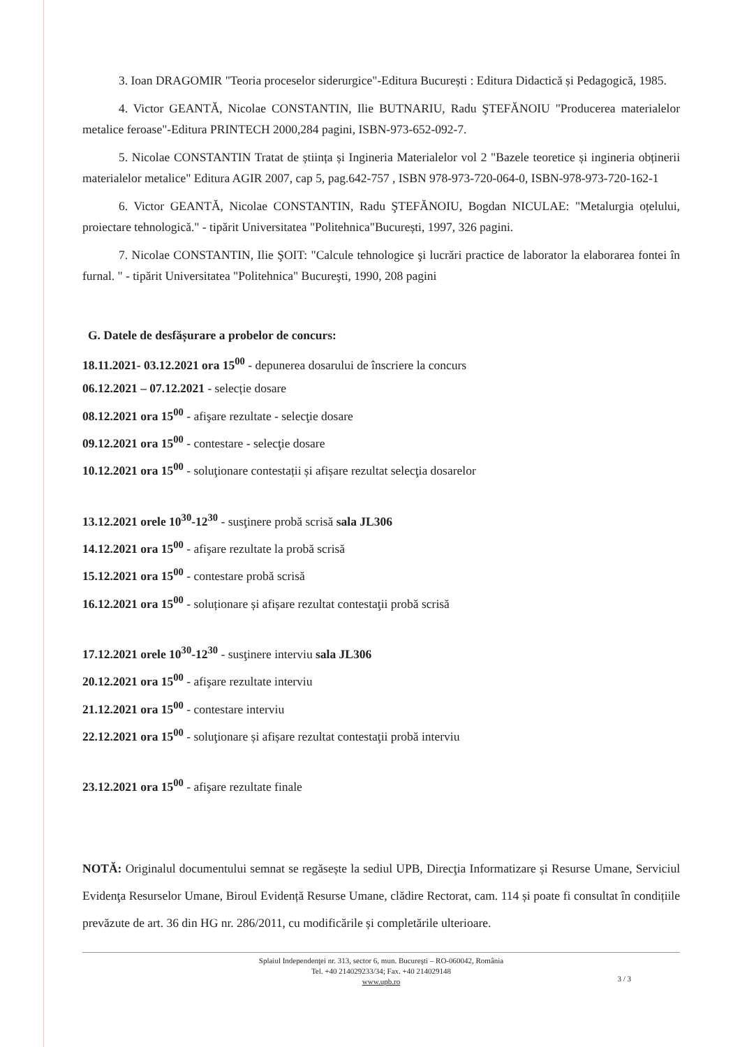3. Ioan DRAGOMIR "Teoria proceselor siderurgice"-Editura București : Editura Didactică și Pedagogică, 1985.
4. Victor GEANTĂ, Nicolae CONSTANTIN, Ilie BUTNARIU, Radu ŞTEFĂNOIU "Producerea materialelor metalice feroase"-Editura PRINTECH 2000,284 pagini, ISBN-973-652-092-7.
5. Nicolae CONSTANTIN Tratat de știința și Ingineria Materialelor vol 2 "Bazele teoretice și ingineria obținerii materialelor metalice" Editura AGIR 2007, cap 5, pag.642-757 , ISBN 978-973-720-064-0, ISBN-978-973-720-162-1
6. Victor GEANTĂ, Nicolae CONSTANTIN, Radu ŞTEFĂNOIU, Bogdan NICULAE: "Metalurgia oțelului, proiectare tehnologică." - tipărit Universitatea "Politehnica"București, 1997, 326 pagini.
7. Nicolae CONSTANTIN, Ilie ŞOIT: "Calcule tehnologice şi lucrări practice de laborator la elaborarea fontei în furnal. " - tipărit Universitatea "Politehnica" Bucureşti, 1990, 208 pagini
G. Datele de desfășurare a probelor de concurs:
18.11.2021- 03.12.2021 ora 15<sup>00</sup> - depunerea dosarului de înscriere la concurs
06.12.2021 – 07.12.2021 - selecție dosare
08.12.2021 ora 15<sup>00</sup> - afişare rezultate - selecţie dosare
09.12.2021 ora 15<sup>00</sup> - contestare - selecţie dosare
10.12.2021 ora 15<sup>00</sup> - soluţionare contestații și afișare rezultat selecţia dosarelor
13.12.2021 orele 10<sup>30</sup>-12<sup>30</sup> - susţinere probă scrisă sala JL306
14.12.2021 ora 15<sup>00</sup> - afişare rezultate la probă scrisă
15.12.2021 ora 15<sup>00</sup> - contestare probă scrisă
16.12.2021 ora 15<sup>00</sup> - soluționare și afișare rezultat contestaţii probă scrisă
17.12.2021 orele 10<sup>30</sup>-12<sup>30</sup> - susţinere interviu sala JL306
20.12.2021 ora 15<sup>00</sup> - afişare rezultate interviu
21.12.2021 ora 15<sup>00</sup> - contestare interviu
22.12.2021 ora 15<sup>00</sup> - soluţionare și afișare rezultat contestaţii probă interviu
23.12.2021 ora 15<sup>00</sup> - afişare rezultate finale
NOTĂ: Originalul documentului semnat se regăsește la sediul UPB, Direcţia Informatizare și Resurse Umane, Serviciul Evidenţa Resurselor Umane, Biroul Evidență Resurse Umane, clădire Rectorat, cam. 114 și poate fi consultat în condițiile prevăzute de art. 36 din HG nr. 286/2011, cu modificările și completările ulterioare.
Splaiul Independenţei nr. 313, sector 6, mun. Bucureşti – RO-060042, România
Tel. +40 214029233/34; Fax. +40 214029148
www.upb.ro
3 / 3